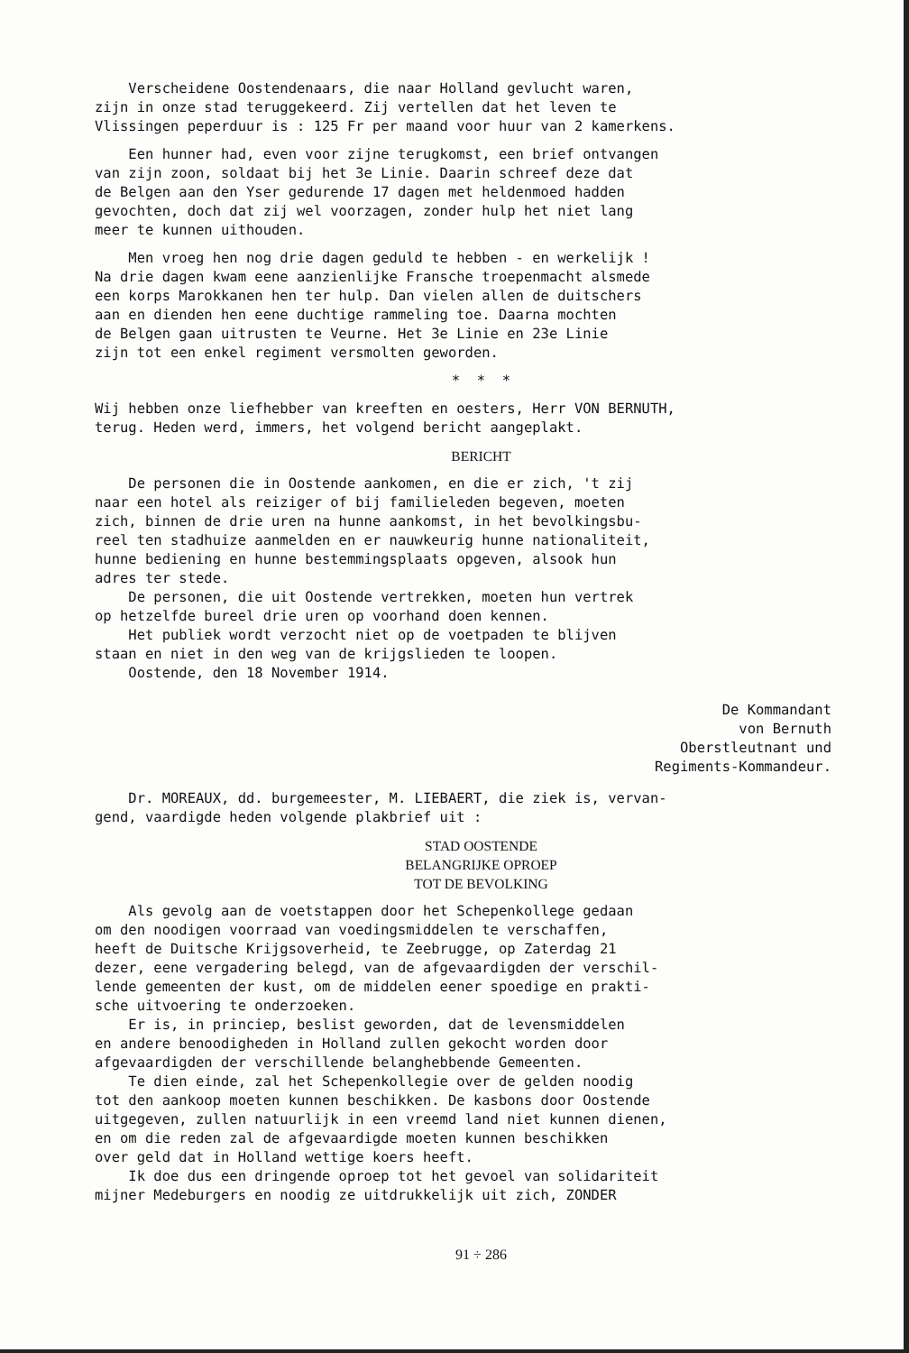Verscheidene Oostendenaars, die naar Holland gevlucht waren, zijn in onze stad teruggekeerd. Zij vertellen dat het leven te Vlissingen peperduur is : 125 Fr per maand voor huur van 2 kamerkens.
Een hunner had, even voor zijne terugkomst, een brief ontvangen van zijn zoon, soldaat bij het 3e Linie. Daarin schreef deze dat de Belgen aan den Yser gedurende 17 dagen met heldenmoed hadden gevochten, doch dat zij wel voorzagen, zonder hulp het niet lang meer te kunnen uithouden.
Men vroeg hen nog drie dagen geduld te hebben - en werkelijk ! Na drie dagen kwam eene aanzienlijke Fransche troepenmacht alsmede een korps Marokkanen hen ter hulp. Dan vielen allen de duitschers aan en dienden hen eene duchtige rammeling toe. Daarna mochten de Belgen gaan uitrusten te Veurne. Het 3e Linie en 23e Linie zijn tot een enkel regiment versmolten geworden.
* * *
Wij hebben onze liefhebber van kreeften en oesters, Herr VON BERNUTH, terug. Heden werd, immers, het volgend bericht aangeplakt.
BERICHT
De personen die in Oostende aankomen, en die er zich, 't zij naar een hotel als reiziger of bij familieleden begeven, moeten zich, binnen de drie uren na hunne aankomst, in het bevolkingsbu- reel ten stadhuize aanmelden en er nauwkeurig hunne nationaliteit, hunne bediening en hunne bestemmingsplaats opgeven, alsook hun adres ter stede. De personen, die uit Oostende vertrekken, moeten hun vertrek op hetzelfde bureel drie uren op voorhand doen kennen. Het publiek wordt verzocht niet op de voetpaden te blijven staan en niet in den weg van de krijgslieden te loopen. Oostende, den 18 November 1914.
De Kommandant
von Bernuth
Oberstleutnant und
Regiments-Kommandeur.
Dr. MOREAUX, dd. burgemeester, M. LIEBAERT, die ziek is, vervan- gend, vaardigde heden volgende plakbrief uit :
STAD OOSTENDE
BELANGRIJKE OPROEP
TOT DE BEVOLKING
Als gevolg aan de voetstappen door het Schepenkollege gedaan om den noodigen voorraad van voedingsmiddelen te verschaffen, heeft de Duitsche Krijgsoverheid, te Zeebrugge, op Zaterdag 21 dezer, eene vergadering belegd, van de afgevaardigden der verschil- lende gemeenten der kust, om de middelen eener spoedige en prakti- sche uitvoering te onderzoeken. Er is, in princiep, beslist geworden, dat de levensmiddelen en andere benoodigheden in Holland zullen gekocht worden door afgevaardigden der verschillende belanghebbende Gemeenten. Te dien einde, zal het Schepenkollegie over de gelden noodig tot den aankoop moeten kunnen beschikken. De kasbons door Oostende uitgegeven, zullen natuurlijk in een vreemd land niet kunnen dienen, en om die reden zal de afgevaardigde moeten kunnen beschikken over geld dat in Holland wettige koers heeft. Ik doe dus een dringende oproep tot het gevoel van solidariteit mijner Medeburgers en noodig ze uitdrukkelijk uit zich, ZONDER
91 ÷ 286